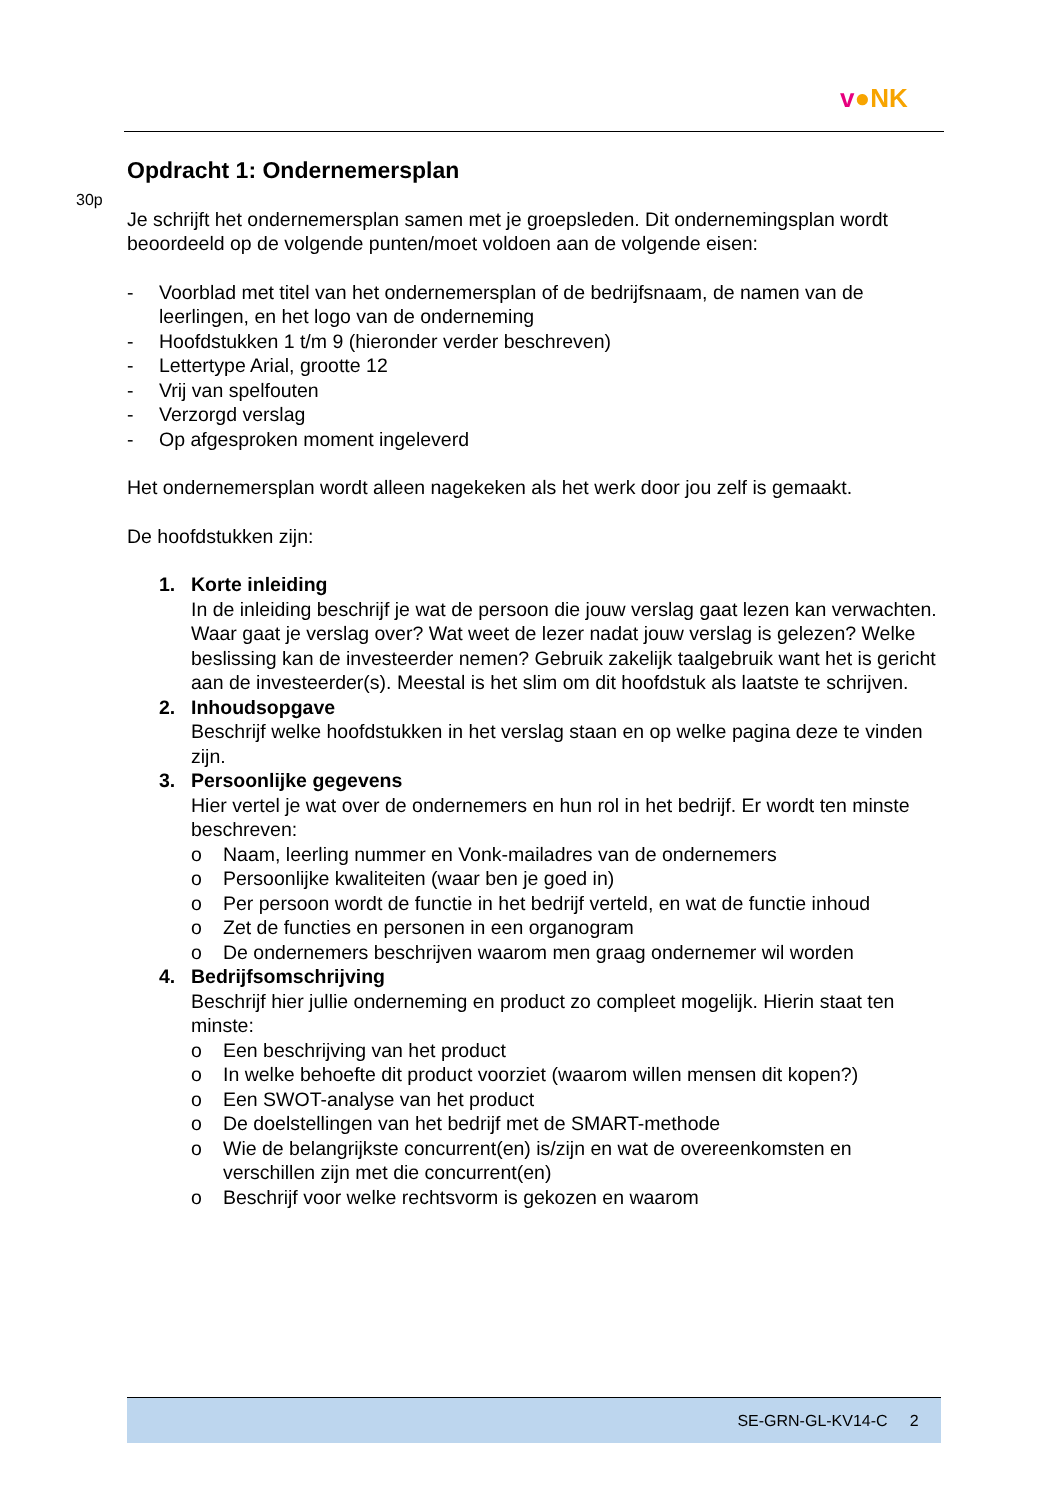v●NK
30p
Opdracht 1: Ondernemersplan
Je schrijft het ondernemersplan samen met je groepsleden. Dit ondernemingsplan wordt beoordeeld op de volgende punten/moet voldoen aan de volgende eisen:
- Voorblad met titel van het ondernemersplan of de bedrijfsnaam, de namen van de leerlingen, en het logo van de onderneming
- Hoofdstukken 1 t/m 9 (hieronder verder beschreven)
- Lettertype Arial, grootte 12
- Vrij van spelfouten
- Verzorgd verslag
- Op afgesproken moment ingeleverd
Het ondernemersplan wordt alleen nagekeken als het werk door jou zelf is gemaakt.
De hoofdstukken zijn:
1. Korte inleiding
In de inleiding beschrijf je wat de persoon die jouw verslag gaat lezen kan verwachten. Waar gaat je verslag over? Wat weet de lezer nadat jouw verslag is gelezen? Welke beslissing kan de investeerder nemen? Gebruik zakelijk taalgebruik want het is gericht aan de investeerder(s). Meestal is het slim om dit hoofdstuk als laatste te schrijven.
2. Inhoudsopgave
Beschrijf welke hoofdstukken in het verslag staan en op welke pagina deze te vinden zijn.
3. Persoonlijke gegevens
Hier vertel je wat over de ondernemers en hun rol in het bedrijf. Er wordt ten minste beschreven:
o Naam, leerling nummer en Vonk-mailadres van de ondernemers
o Persoonlijke kwaliteiten (waar ben je goed in)
o Per persoon wordt de functie in het bedrijf verteld, en wat de functie inhoud
o Zet de functies en personen in een organogram
o De ondernemers beschrijven waarom men graag ondernemer wil worden
4. Bedrijfsomschrijving
Beschrijf hier jullie onderneming en product zo compleet mogelijk. Hierin staat ten minste:
o Een beschrijving van het product
o In welke behoefte dit product voorziet (waarom willen mensen dit kopen?)
o Een SWOT-analyse van het product
o De doelstellingen van het bedrijf met de SMART-methode
o Wie de belangrijkste concurrent(en) is/zijn en wat de overeenkomsten en verschillen zijn met die concurrent(en)
o Beschrijf voor welke rechtsvorm is gekozen en waarom
SE-GRN-GL-KV14-C 2